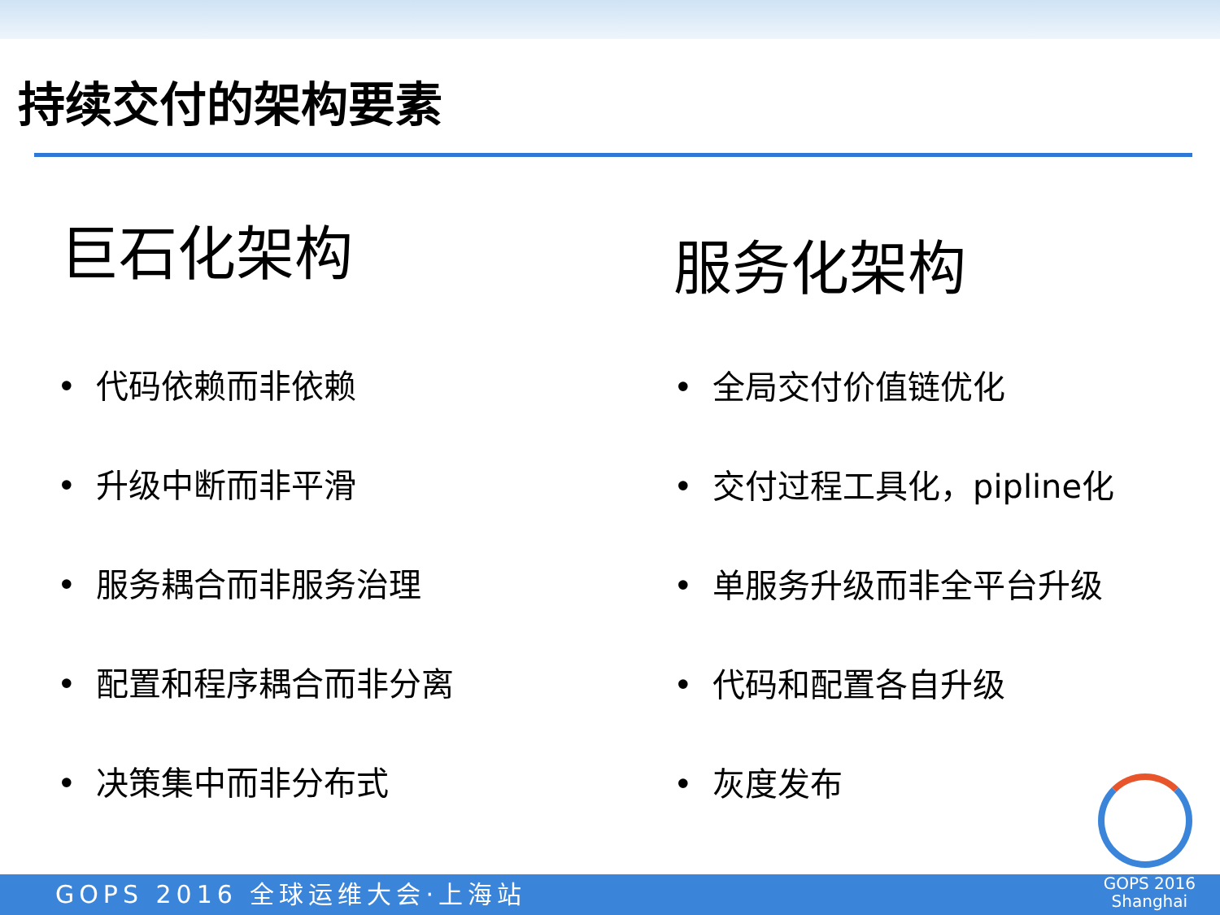持续交付的架构要素
巨石化架构
• 代码依赖而非依赖
• 升级中断而非平滑
• 服务耦合而非服务治理
• 配置和程序耦合而非分离
• 决策集中而非分布式
服务化架构
• 全局交付价值链优化
• 交付过程工具化，pipline化
• 单服务升级而非全平台升级
• 代码和配置各自升级
• 灰度发布
GOPS 2016 全球运维大会·上海站
GOPS 2016
Shanghai